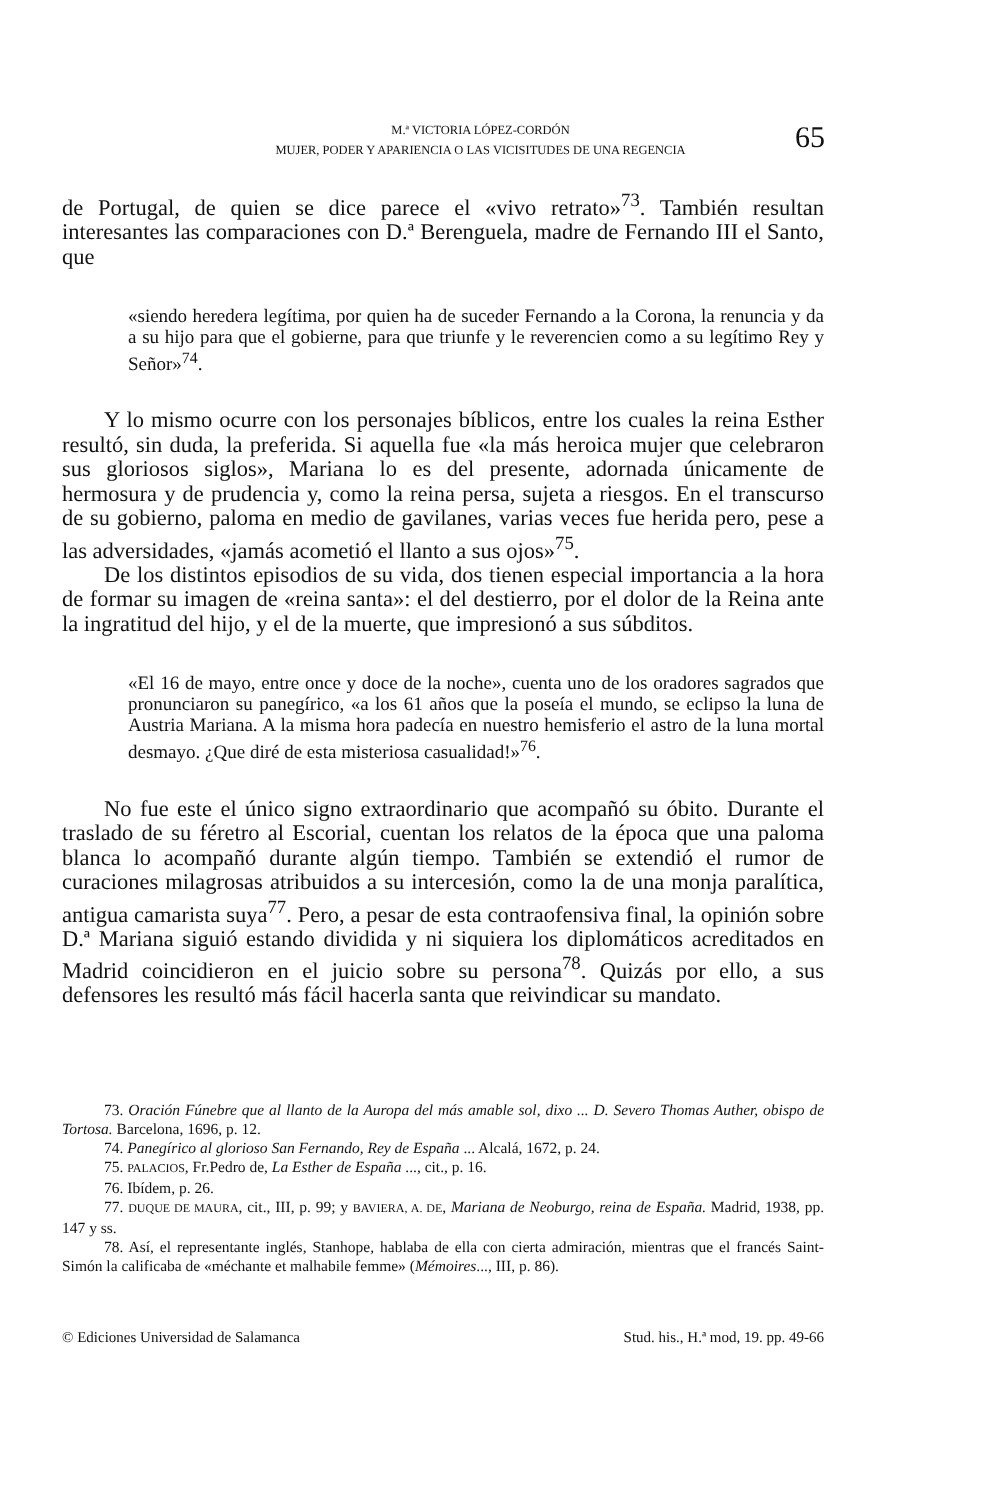M.ª VICTORIA LÓPEZ-CORDÓN
MUJER, PODER Y APARIENCIA O LAS VICISITUDES DE UNA REGENCIA
65
de Portugal, de quien se dice parece el «vivo retrato»<sup>73</sup>. También resultan interesantes las comparaciones con D.ª Berenguela, madre de Fernando III el Santo, que
«siendo heredera legítima, por quien ha de suceder Fernando a la Corona, la renuncia y da a su hijo para que el gobierne, para que triunfe y le reverencien como a su legítimo Rey y Señor»<sup>74</sup>.
Y lo mismo ocurre con los personajes bíblicos, entre los cuales la reina Esther resultó, sin duda, la preferida. Si aquella fue «la más heroica mujer que celebraron sus gloriosos siglos», Mariana lo es del presente, adornada únicamente de hermosura y de prudencia y, como la reina persa, sujeta a riesgos. En el transcurso de su gobierno, paloma en medio de gavilanes, varias veces fue herida pero, pese a las adversidades, «jamás acometió el llanto a sus ojos»<sup>75</sup>.
De los distintos episodios de su vida, dos tienen especial importancia a la hora de formar su imagen de «reina santa»: el del destierro, por el dolor de la Reina ante la ingratitud del hijo, y el de la muerte, que impresionó a sus súbditos.
«El 16 de mayo, entre once y doce de la noche», cuenta uno de los oradores sagrados que pronunciaron su panegírico, «a los 61 años que la poseía el mundo, se eclipso la luna de Austria Mariana. A la misma hora padecía en nuestro hemisferio el astro de la luna mortal desmayo. ¿Que diré de esta misteriosa casualidad!»<sup>76</sup>.
No fue este el único signo extraordinario que acompañó su óbito. Durante el traslado de su féretro al Escorial, cuentan los relatos de la época que una paloma blanca lo acompañó durante algún tiempo. También se extendió el rumor de curaciones milagrosas atribuidos a su intercesión, como la de una monja paralítica, antigua camarista suya<sup>77</sup>. Pero, a pesar de esta contraofensiva final, la opinión sobre D.ª Mariana siguió estando dividida y ni siquiera los diplomáticos acreditados en Madrid coincidieron en el juicio sobre su persona<sup>78</sup>. Quizás por ello, a sus defensores les resultó más fácil hacerla santa que reivindicar su mandato.
73. Oración Fúnebre que al llanto de la Auropa del más amable sol, dixo ... D. Severo Thomas Auther, obispo de Tortosa. Barcelona, 1696, p. 12.
74. Panegírico al glorioso San Fernando, Rey de España ... Alcalá, 1672, p. 24.
75. PALACIOS, Fr.Pedro de, La Esther de España ..., cit., p. 16.
76. Ibídem, p. 26.
77. DUQUE DE MAURA, cit., III, p. 99; y BAVIERA, A. DE, Mariana de Neoburgo, reina de España. Madrid, 1938, pp. 147 y ss.
78. Así, el representante inglés, Stanhope, hablaba de ella con cierta admiración, mientras que el francés Saint-Simón la calificaba de «méchante et malhabile femme» (Mémoires..., III, p. 86).
© Ediciones Universidad de Salamanca Stud. his., H.ª mod, 19. pp. 49-66